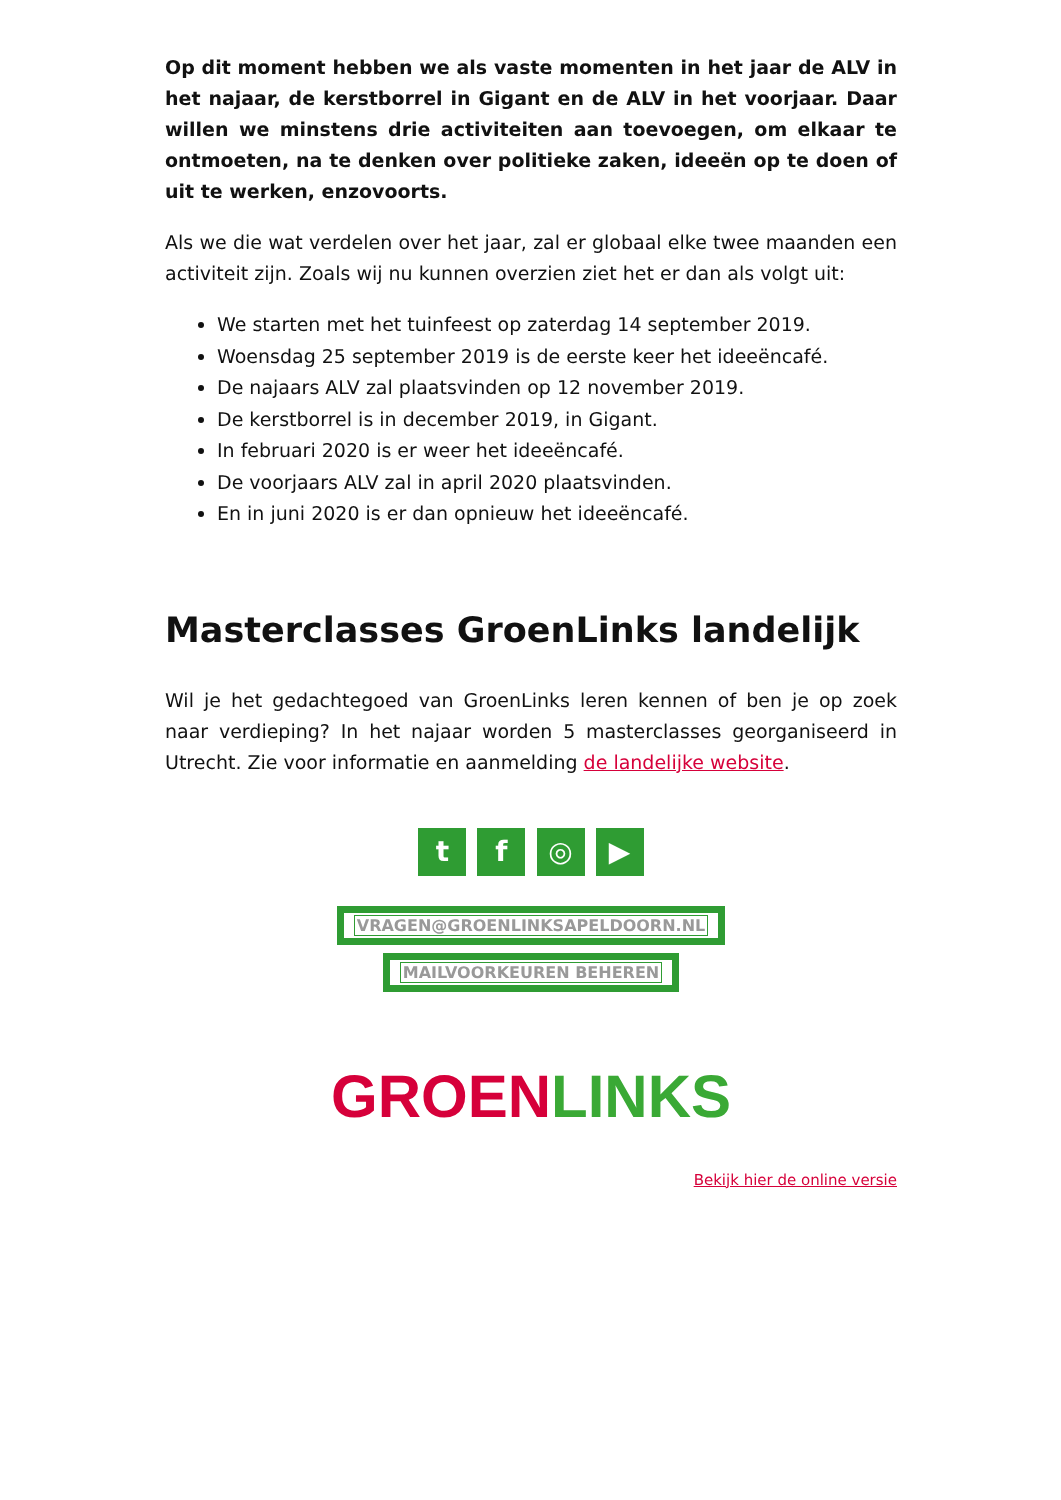Op dit moment hebben we als vaste momenten in het jaar de ALV in het najaar, de kerstborrel in Gigant en de ALV in het voorjaar. Daar willen we minstens drie activiteiten aan toevoegen, om elkaar te ontmoeten, na te denken over politieke zaken, ideeën op te doen of uit te werken, enzovoorts.
Als we die wat verdelen over het jaar, zal er globaal elke twee maanden een activiteit zijn. Zoals wij nu kunnen overzien ziet het er dan als volgt uit:
We starten met het tuinfeest op zaterdag 14 september 2019.
Woensdag 25 september 2019 is de eerste keer het ideeëncafé.
De najaars ALV zal plaatsvinden op 12 november 2019.
De kerstborrel is in december 2019, in Gigant.
In februari 2020 is er weer het ideeëncafé.
De voorjaars ALV zal in april 2020 plaatsvinden.
En in juni 2020 is er dan opnieuw het ideeëncafé.
Masterclasses GroenLinks landelijk
Wil je het gedachtegoed van GroenLinks leren kennen of ben je op zoek naar verdieping? In het najaar worden 5 masterclasses georganiseerd in Utrecht. Zie voor informatie en aanmelding de landelijke website.
t f ◎ ▶
VRAGEN@GROENLINKSAPELDOORN.NL
MAILVOORKEUREN BEHEREN
GROEN LINKS
Bekijk hier de online versie